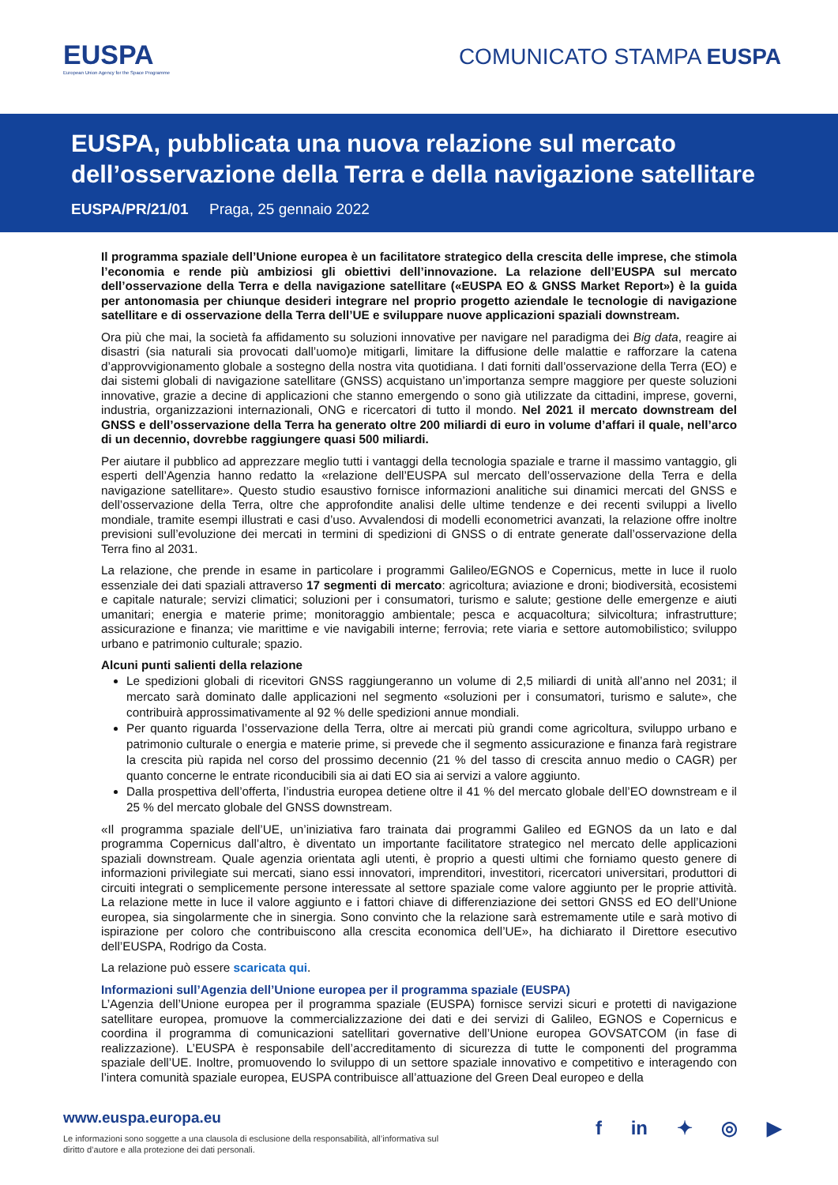EUSPA
European Union Agency for the Space Programme
COMUNICATO STAMPA EUSPA
EUSPA, pubblicata una nuova relazione sul mercato dell’osservazione della Terra e della navigazione satellitare
EUSPA/PR/21/01 Praga, 25 gennaio 2022
Il programma spaziale dell’Unione europea è un facilitatore strategico della crescita delle imprese, che stimola l’economia e rende più ambiziosi gli obiettivi dell’innovazione. La relazione dell’EUSPA sul mercato dell’osservazione della Terra e della navigazione satellitare («EUSPA EO & GNSS Market Report») è la guida per antonomasia per chiunque desideri integrare nel proprio progetto aziendale le tecnologie di navigazione satellitare e di osservazione della Terra dell’UE e sviluppare nuove applicazioni spaziali downstream.
Ora più che mai, la società fa affidamento su soluzioni innovative per navigare nel paradigma dei Big data, reagire ai disastri (sia naturali sia provocati dall’uomo)e mitigarli, limitare la diffusione delle malattie e rafforzare la catena d’approvvigionamento globale a sostegno della nostra vita quotidiana. I dati forniti dall’osservazione della Terra (EO) e dai sistemi globali di navigazione satellitare (GNSS) acquistano un’importanza sempre maggiore per queste soluzioni innovative, grazie a decine di applicazioni che stanno emergendo o sono già utilizzate da cittadini, imprese, governi, industria, organizzazioni internazionali, ONG e ricercatori di tutto il mondo. Nel 2021 il mercato downstream del GNSS e dell’osservazione della Terra ha generato oltre 200 miliardi di euro in volume d’affari il quale, nell’arco di un decennio, dovrebbe raggiungere quasi 500 miliardi.
Per aiutare il pubblico ad apprezzare meglio tutti i vantaggi della tecnologia spaziale e trarne il massimo vantaggio, gli esperti dell’Agenzia hanno redatto la «relazione dell’EUSPA sul mercato dell’osservazione della Terra e della navigazione satellitare». Questo studio esaustivo fornisce informazioni analitiche sui dinamici mercati del GNSS e dell’osservazione della Terra, oltre che approfondite analisi delle ultime tendenze e dei recenti sviluppi a livello mondiale, tramite esempi illustrati e casi d’uso. Avvalendosi di modelli econometrici avanzati, la relazione offre inoltre previsioni sull’evoluzione dei mercati in termini di spedizioni di GNSS o di entrate generate dall’osservazione della Terra fino al 2031.
La relazione, che prende in esame in particolare i programmi Galileo/EGNOS e Copernicus, mette in luce il ruolo essenziale dei dati spaziali attraverso 17 segmenti di mercato: agricoltura; aviazione e droni; biodiversità, ecosistemi e capitale naturale; servizi climatici; soluzioni per i consumatori, turismo e salute; gestione delle emergenze e aiuti umanitari; energia e materie prime; monitoraggio ambientale; pesca e acquacoltura; silvicoltura; infrastrutture; assicurazione e finanza; vie marittime e vie navigabili interne; ferrovia; rete viaria e settore automobilistico; sviluppo urbano e patrimonio culturale; spazio.
Alcuni punti salienti della relazione
Le spedizioni globali di ricevitori GNSS raggiungeranno un volume di 2,5 miliardi di unità all’anno nel 2031; il mercato sarà dominato dalle applicazioni nel segmento «soluzioni per i consumatori, turismo e salute», che contribuirà approssimativamente al 92 % delle spedizioni annue mondiali.
Per quanto riguarda l’osservazione della Terra, oltre ai mercati più grandi come agricoltura, sviluppo urbano e patrimonio culturale o energia e materie prime, si prevede che il segmento assicurazione e finanza farà registrare la crescita più rapida nel corso del prossimo decennio (21 % del tasso di crescita annuo medio o CAGR) per quanto concerne le entrate riconducibili sia ai dati EO sia ai servizi a valore aggiunto.
Dalla prospettiva dell’offerta, l’industria europea detiene oltre il 41 % del mercato globale dell’EO downstream e il 25 % del mercato globale del GNSS downstream.
«Il programma spaziale dell’UE, un’iniziativa faro trainata dai programmi Galileo ed EGNOS da un lato e dal programma Copernicus dall’altro, è diventato un importante facilitatore strategico nel mercato delle applicazioni spaziali downstream. Quale agenzia orientata agli utenti, è proprio a questi ultimi che forniamo questo genere di informazioni privilegiate sui mercati, siano essi innovatori, imprenditori, investitori, ricercatori universitari, produttori di circuiti integrati o semplicemente persone interessate al settore spaziale come valore aggiunto per le proprie attività. La relazione mette in luce il valore aggiunto e i fattori chiave di differenziazione dei settori GNSS ed EO dell’Unione europea, sia singolarmente che in sinergia. Sono convinto che la relazione sarà estremamente utile e sarà motivo di ispirazione per coloro che contribuiscono alla crescita economica dell’UE», ha dichiarato il Direttore esecutivo dell’EUSPA, Rodrigo da Costa.
La relazione può essere scaricata qui.
Informazioni sull’Agenzia dell’Unione europea per il programma spaziale (EUSPA)
L’Agenzia dell’Unione europea per il programma spaziale (EUSPA) fornisce servizi sicuri e protetti di navigazione satellitare europea, promuove la commercializzazione dei dati e dei servizi di Galileo, EGNOS e Copernicus e coordina il programma di comunicazioni satellitari governative dell’Unione europea GOVSATCOM (in fase di realizzazione). L’EUSPA è responsabile dell’accreditamento di sicurezza di tutte le componenti del programma spaziale dell’UE. Inoltre, promuovendo lo sviluppo di un settore spaziale innovativo e competitivo e interagendo con l’intera comunità spaziale europea, EUSPA contribuisce all’attuazione del Green Deal europeo e della
www.euspa.europa.eu
Le informazioni sono soggette a una clausola di esclusione della responsabilità, all’informativa sul
diritto d’autore e alla protezione dei dati personali.
f in ✦ ◎ ▶